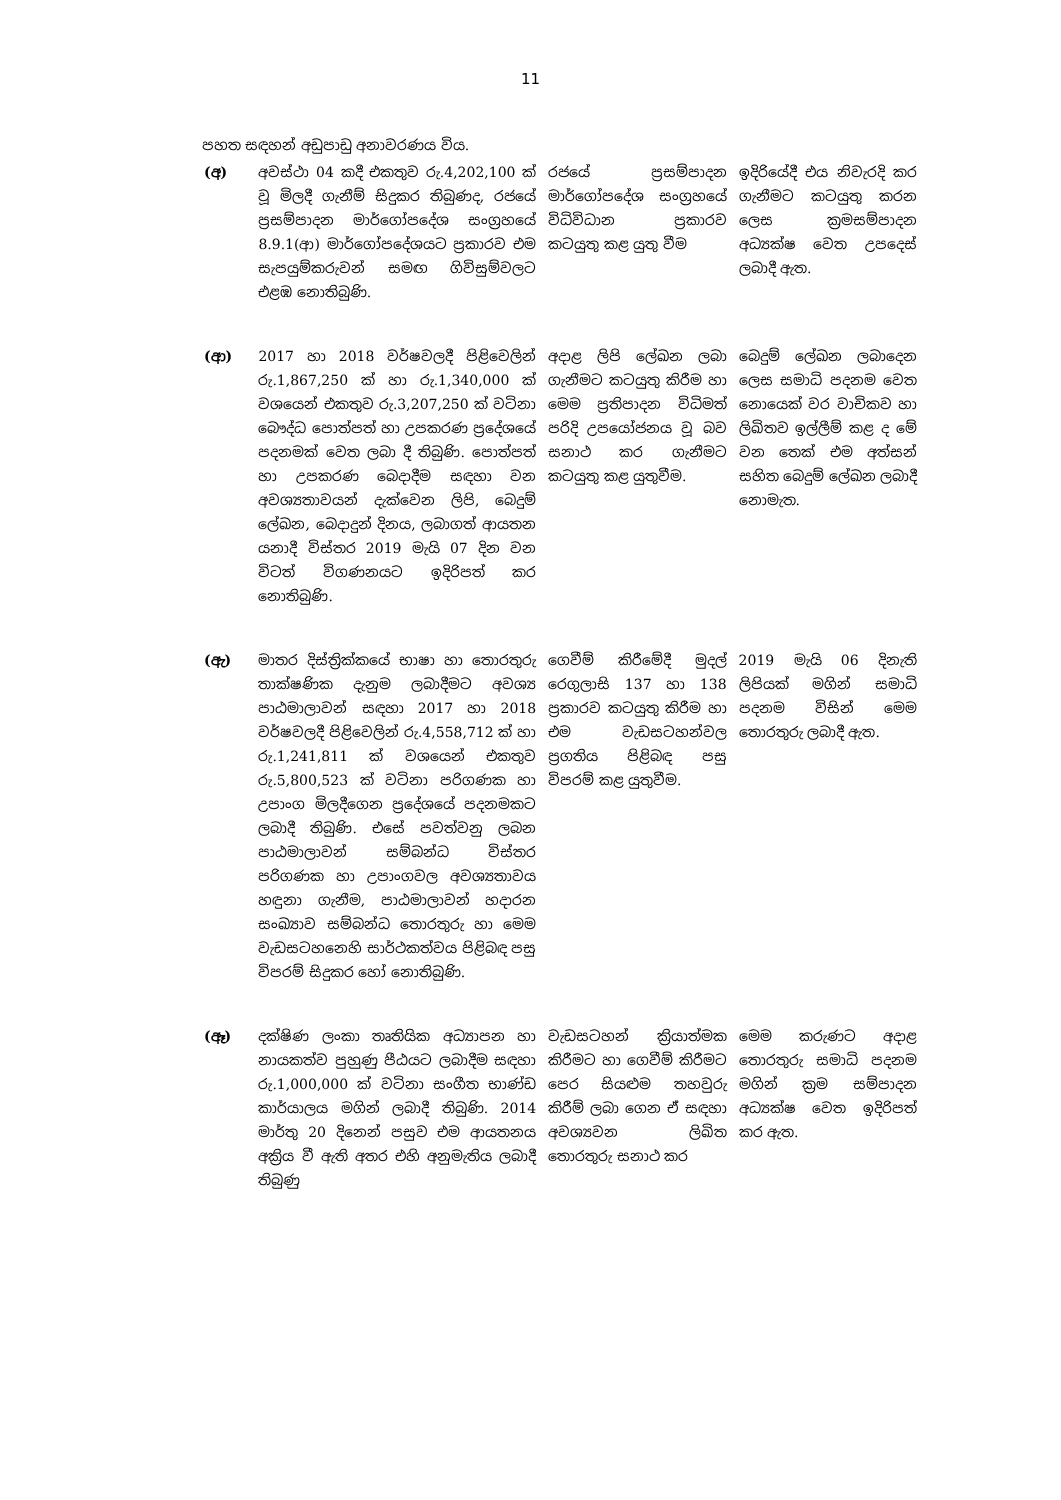11
පහත සඳහන් අඩුපාඩු අනාවරණය විය.
| (අ) | අවස්ථා 04 කදී එකතුව රු.4,202,100 ක් වූ මිලදී ගැනීම් සිදුකර තිබුණද, රජයේ ප්‍රසම්පාදන මාර්ගෝපදේශ සංග්‍රහයේ 8.9.1(ආ) මාර්ගෝපදේශයට ප්‍රකාරව එම සැපයුම්කරුවන් සමඟ ගිවිසුම්වලට එළඹ නොතිබුණි. | රජයේ ප්‍රසම්පාදන මාර්ගෝපදේශ සංග්‍රහයේ විධිවිධාන ප්‍රකාරව කටයුතු කළ යුතු වීම | ඉදිරියේදී එය නිවැරදි කර ගැනීමට කටයුතු කරන ලෙස ක්‍රමසම්පාදන අධ්‍යක්ෂ වෙත උපදෙස් ලබාදී ඇත. |
| (ආ) | 2017 හා 2018 වර්ෂවලදී පිළිවෙලින් රු.1,867,250 ක් හා රු.1,340,000 ක් වශයෙන් එකතුව රු.3,207,250 ක් වටිනා බෞද්ධ පොත්පත් හා උපකරණ ප්‍රදේශයේ පදනමක් වෙත ලබා දී තිබුණි. පොත්පත් හා උපකරණ බෙදාදීම සඳහා වන අවශ්‍යතාවයන් දැක්වෙන ලිපි, බෙදුම් ලේඛන, බෙදාදුන් දිනය, ලබාගත් ආයතන යනාදී විස්තර 2019 මැයි 07 දින වන විටත් විගණනයට ඉදිරිපත් කර නොතිබුණි. | අදාළ ලිපි ලේඛන ලබා ගැනීමට කටයුතු කිරීම හා මෙම ප්‍රතිපාදන විධිමත් පරිදි උපයෝජනය වූ බව සනාථ කර ගැනීමට කටයුතු කළ යුතුවීම. | බෙදුම් ලේඛන ලබාදෙන ලෙස සමාධි පදනම වෙත නොයෙක් වර වාචිකව හා ලිඛිතව ඉල්ලීම් කළ ද මේ වන තෙක් එම අත්සන් සහිත බෙදුම් ලේඛන ලබාදී නොමැත. |
| (ඇ) | මාතර දිස්ත්‍රික්කයේ භාෂා හා තොරතුරු තාක්ෂණික දැනුම ලබාදීමට අවශ්‍ය පාඨමාලාවන් සඳහා 2017 හා 2018 වර්ෂවලදී පිළිවෙලින් රු.4,558,712 ක් හා රු.1,241,811 ක් වශයෙන් එකතුව රු.5,800,523 ක් වටිනා පරිගණක හා උපාංග මිලදීගෙන ප්‍රදේශයේ පදනමකට ලබාදී තිබුණි. එසේ පවත්වනු ලබන පාඨමාලාවන් සම්බන්ධ විස්තර පරිගණක හා උපාංගවල අවශ්‍යතාවය හඳුනා ගැනීම, පාඨමාලාවන් හදාරන සංඛ්‍යාව සම්බන්ධ තොරතුරු හා මෙම වැඩසටහනෙහි සාර්ථකත්වය පිළිබඳ පසු විපරම් සිදුකර හෝ නොතිබුණි. | ගෙවීම් කිරීමේදී මුදල් රෙගුලාසි 137 හා 138 ප්‍රකාරව කටයුතු කිරීම හා එම වැඩසටහන්වල ප්‍රගතිය පිළිබඳ පසු විපරම් කළ යුතුවීම. | 2019 මැයි 06 දිනැති ලිපියක් මගින් සමාධි පදනම විසින් මෙම තොරතුරු ලබාදී ඇත. |
| (ඈ) | දක්ෂිණ ලංකා තෘතියික අධ්‍යාපන හා නායකත්ව පුහුණු පීඨයට ලබාදීම සඳහා රු.1,000,000 ක් වටිනා සංගීත භාණ්ඩ කාර්යාලය මගින් ලබාදී තිබුණි. 2014 මාර්තු 20 දිනෙන් පසුව එම ආයතනය අක්‍රිය වී ඇති අතර එහි අනුමැතිය ලබාදී තිබුණු | වැඩසටහන් ක්‍රියාත්මක කිරීමට හා ගෙවීම් කිරීමට පෙර සියළුම තහවුරු කිරීම් ලබා ගෙන ඒ සඳහා අවශ්‍යවන ලිඛිත තොරතුරු සනාථ කර | මෙම කරුණට අදාළ තොරතුරු සමාධි පදනම මගින් ක්‍රම සම්පාදන අධ්‍යක්ෂ වෙත ඉදිරිපත් කර ඇත. |